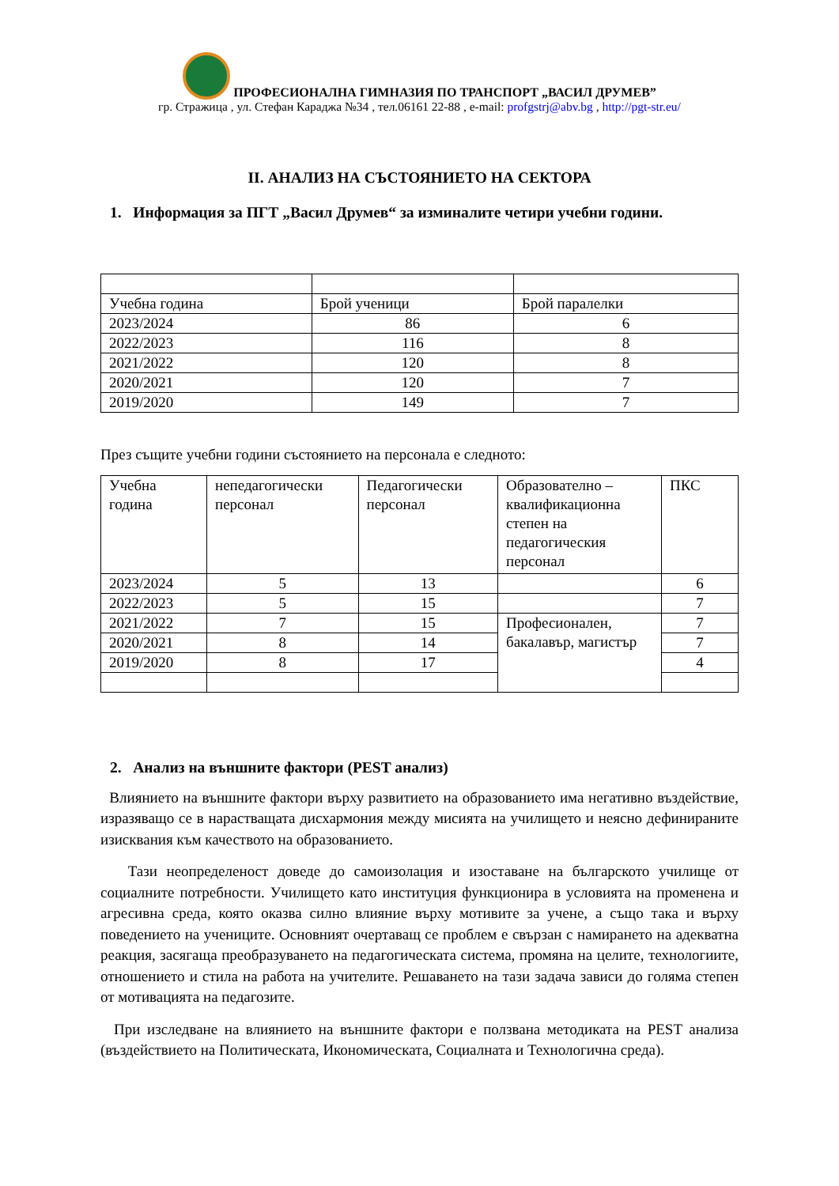ПРОФЕСИОНАЛНА ГИМНАЗИЯ ПО ТРАНСПОРТ „ВАСИЛ ДРУМЕВ”
гр. Стражица , ул. Стефан Караджа №34 , тел.06161 22-88 , e-mail: profgstrj@abv.bg , http://pgt-str.eu/
II. АНАЛИЗ НА СЪСТОЯНИЕТО НА СЕКТОРА
1. Информация за ПГТ „Васил Друмев“ за изминалите четири учебни години.
| Учебна година | Брой ученици | Брой паралелки |
| 2023/2024 | 86 | 6 |
| 2022/2023 | 116 | 8 |
| 2021/2022 | 120 | 8 |
| 2020/2021 | 120 | 7 |
| 2019/2020 | 149 | 7 |
През същите учебни години състоянието на персонала е следното:
| Учебна година | непедагогически персонал | Педагогически персонал | Образователно – квалификационна степен на педагогическия персонал | ПКС |
| 2023/2024 | 5 | 13 | | 6 |
| 2022/2023 | 5 | 15 | | 7 |
| 2021/2022 | 7 | 15 | Професионален, бакалавър, магистър | 7 |
| 2020/2021 | 8 | 14 | | 7 |
| 2019/2020 | 8 | 17 | | 4 |
2. Анализ на външните фактори (PEST анализ)
Влиянието на външните фактори върху развитието на образованието има негативно въздействие, изразяващо се в нарастващата дисхармония между мисията на училището и неясно дефинираните изисквания към качеството на образованието.
Тази неопределеност доведе до самоизолация и изоставане на българското училище от социалните потребности. Училището като институция функционира в условията на променена и агресивна среда, която оказва силно влияние върху мотивите за учене, а също така и върху поведението на учениците. Основният очертаващ се проблем е свързан с намирането на адекватна реакция, засягаща преобразуването на педагогическата система, промяна на целите, технологиите, отношението и стила на работа на учителите. Решаването на тази задача зависи до голяма степен от мотивацията на педагозите.
При изследване на влиянието на външните фактори е ползвана методиката на PEST анализа (въздействието на Политическата, Икономическата, Социалната и Технологична среда).